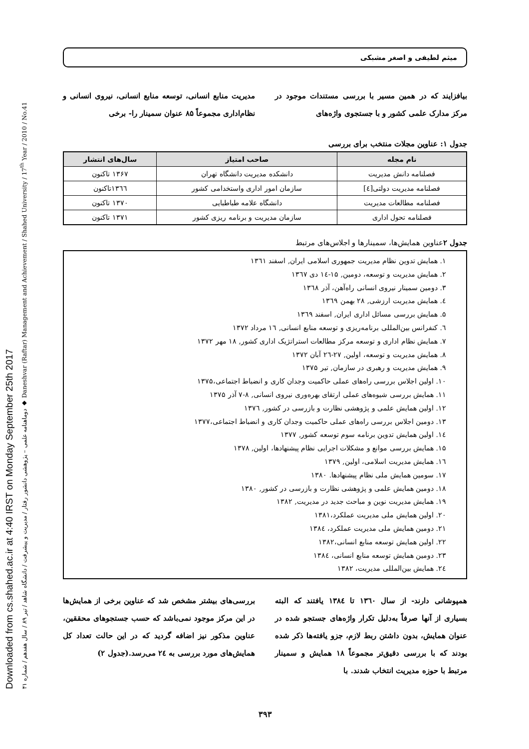Downloaded from cs.shahed.ac.ir at 4:40 IRST on Monday September 25th 2017
دوماهنامه علمی – پژوهشی دانشور رفتار / مدیریت و پیشرفت / دانشگاه شاهد / تیر ۸۹ / سال هفدهم / شماره ۴۱ ◆ Daneshvar (Raftar) Management and Achievement / Shahed University / 17<sup>th</sup> Year / 2010 / No.41
میثم لطیفی و اصغر مشبکی
بیافزایند که در همین مسیر با بررسی مستندات موجود در مرکز مدارک علمی کشور و با جستجوی واژه‌های
مدیریت منابع انسانی، توسعه منابع انسانی، نیروی انسانی و نظام‌اداری مجموعاً ۸۵ عنوان سمینار را- برخی
جدول ۱: عناوین مجلات منتخب برای بررسی
| نام مجله | صاحب امتیاز | سال‌های انتشار |
| --- | --- | --- |
| فصلنامه دانش مدیریت | دانشکده مدیریت دانشگاه تهران | ۱۳۶۷ تاکنون |
| فصلنامه مدیریت دولتی[٤] | سازمان امور اداری واستخدامی کشور | ۱۳٦٦تاکنون |
| فصلنامه مطالعات مدیریت | دانشگاه علامه طباطبایی | ۱۳۷۰ تاکنون |
| فصلنامه تحول اداری | سازمان مدیریت و برنامه ریزی کشور | ۱۳۷۱ تاکنون |
جدول ۲عناوین همایش‌ها، سمینارها و اجلاس‌های مرتبط
۱. همایش تدوین نظام مدیریت جمهوری اسلامی ایران, اسفند ۱۳٦۱
۲. همایش مدیریت و توسعه، دومین, ۱۵-۱٤ دی ۱۳٦۷
۳. دومین سمینار نیروی انسانی راه‌آهن، آذر ۱۳٦۸
٤. همایش مدیریت ارزشی, ۲۸ بهمن ۱۳٦۹
۵. همایش بررسی مسائل اداری ایران, اسفند ۱۳٦۹
٦. کنفرانس بین‌المللی برنامه‌ریزی و توسعه منابع انسانی, ۱٦ مرداد ۱۳۷۲
۷. همایش نظام اداری و توسعه مرکز مطالعات استراتژیک اداری کشور, ۱۸ مهر ۱۳۷۲
۸. همایش مدیریت و توسعه، اولین, ۲۷-۲٦ آبان ۱۳۷۲
۹. همایش مدیریت و رهبری در سازمان, تیر ۱۳۷۵
۱۰. اولین اجلاس بررسی راه‌های عملی حاکمیت وجدان کاری و انضباط اجتماعی،۱۳۷۵
۱۱. همایش بررسی شیوه‌های عملی ارتقای بهره‌وری نیروی انسانی, ۸-۷ آذر ۱۳۷۵
۱۲. اولین همایش علمی و پژوهشی نظارت و بازرسی در کشور, ۱۳۷٦
۱۳. دومین اجلاس بررسی راه‌های عملی حاکمیت وجدان کاری و انضباط اجتماعی،۱۳۷۷
۱٤. اولین همایش تدوین برنامه سوم توسعه کشور, ۱۳۷۷
۱۵. همایش بررسی موانع و مشکلات اجرایی نظام پیشنهادها، اولین, ۱۳۷۸
۱٦. همایش مدیریت اسلامی، اولین, ۱۳۷۹
۱۷. سومین همایش ملی نظام پیشنهادها. ۱۳۸۰
۱۸. دومین همایش علمی و پژوهشی نظارت و بازرسی در کشور, ۱۳۸۰
۱۹. همایش مدیریت نوین و مباحث جدید در مدیریت, ۱۳۸۲
۲۰. اولین همایش ملی مدیریت عملکرد،۱۳۸۱
۲۱. دومین همایش ملی مدیریت عملکرد، ۱۳۸٤
۲۲. اولین همایش توسعه منابع انسانی،۱۳۸۲
۲۳. دومین همایش توسعه منابع انسانی، ۱۳۸٤
۲٤. همایش بین‌المللی مدیریت، ۱۳۸۲
همپوشانی دارند- از سال ۱۳٦۰ تا ۱۳۸٤ یافتند که البته بسیاری از آنها صرفاً به‌دلیل تکرار واژه‌های جستجو شده در عنوان همایش، بدون داشتن ربط لازم، جزو یافته‌ها ذکر شده بودند که با بررسی دقیق‌تر مجموعاً ۱۸ همایش و سمینار مرتبط با حوزه مدیریت انتخاب شدند. با
بررسی‌های بیشتر مشخص شد که عناوین برخی از همایش‌ها در این مرکز موجود نمی‌باشد که حسب جستجوهای محققین، عناوین مذکور نیز اضافه گردید که در این حالت تعداد کل همایش‌های مورد بررسی به ۲٤ می‌رسد.(جدول ۲)
۳۹۳